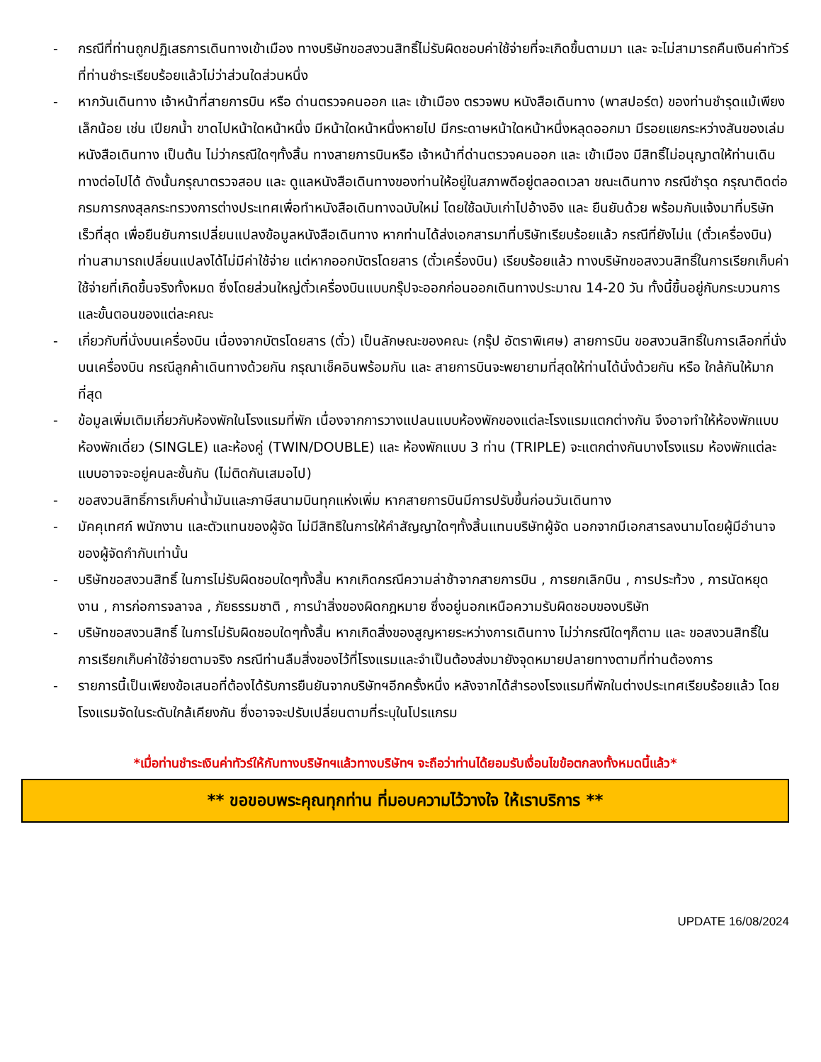- กรณีที่ท่านถูกปฏิเสธการเดินทางเข้าเมือง ทางบริษัทขอสงวนสิทธิ์ไม่รับผิดชอบค่าใช้จ่ายที่จะเกิดขึ้นตามมา และ จะไม่สามารถคืนเงินค่าทัวร์ที่ท่านชำระเรียบร้อยแล้วไม่ว่าส่วนใดส่วนหนึ่ง
- หากวันเดินทาง เจ้าหน้าที่สายการบิน หรือ ด่านตรวจคนออก และ เข้าเมือง ตรวจพบ หนังสือเดินทาง (พาสปอร์ต) ของท่านชำรุดแม้เพียงเล็กน้อย เช่น เปียกน้ำ ขาดไปหน้าใดหน้าหนึ่ง มีหน้าใดหน้าหนึ่งหายไป มีกระดาษหน้าใดหน้าหนึ่งหลุดออกมา มีรอยแยกระหว่างสันของเล่มหนังสือเดินทาง เป็นต้น ไม่ว่ากรณีใดๆทั้งสิ้น ทางสายการบินหรือ เจ้าหน้าที่ด่านตรวจคนออก และ เข้าเมือง มีสิทธิ์ไม่อนุญาตให้ท่านเดินทางต่อไปได้ ดังนั้นกรุณาตรวจสอบ และ ดูแลหนังสือเดินทางของท่านให้อยู่ในสภาพดีอยู่ตลอดเวลา ขณะเดินทาง กรณีชำรุด กรุณาติดต่อกรมการกงสุลกระทรวงการต่างประเทศเพื่อทำหนังสือเดินทางฉบับใหม่ โดยใช้ฉบับเก่าไปอ้างอิง และ ยืนยันด้วย พร้อมกับแจ้งมาที่บริษัทเร็วที่สุด เพื่อยืนยันการเปลี่ยนแปลงข้อมูลหนังสือเดินทาง หากท่านได้ส่งเอกสารมาที่บริษัทเรียบร้อยแล้ว กรณีที่ยังไม่แ (ตั๋วเครื่องบิน) ท่านสามารถเปลี่ยนแปลงได้ไม่มีค่าใช้จ่าย แต่หากออกบัตรโดยสาร (ตั๋วเครื่องบิน) เรียบร้อยแล้ว ทางบริษัทขอสงวนสิทธิ์ในการเรียกเก็บค่าใช้จ่ายที่เกิดขึ้นจริงทั้งหมด ซึ่งโดยส่วนใหญ่ตั๋วเครื่องบินแบบกรุ๊ปจะออกก่อนออกเดินทางประมาณ 14-20 วัน ทั้งนี้ขึ้นอยู่กับกระบวนการและขั้นตอนของแต่ละคณะ
- เกี่ยวกับที่นั่งบนเครื่องบิน เนื่องจากบัตรโดยสาร (ตั๋ว) เป็นลักษณะของคณะ (กรุ๊ป อัตราพิเศษ) สายการบิน ขอสงวนสิทธิ์ในการเลือกที่นั่งบนเครื่องบิน กรณีลูกค้าเดินทางด้วยกัน กรุณาเช็คอินพร้อมกัน และ สายการบินจะพยายามที่สุดให้ท่านได้นั่งด้วยกัน หรือ ใกล้กันให้มากที่สุด
- ข้อมูลเพิ่มเติมเกี่ยวกับห้องพักในโรงแรมที่พัก เนื่องจากการวางแปลนแบบห้องพักของแต่ละโรงแรมแตกต่างกัน จึงอาจทำให้ห้องพักแบบห้องพักเดี่ยว (SINGLE) และห้องคู่ (TWIN/DOUBLE) และ ห้องพักแบบ 3 ท่าน (TRIPLE) จะแตกต่างกันบางโรงแรม ห้องพักแต่ละแบบอาจจะอยู่คนละชั้นกัน (ไม่ติดกันเสมอไป)
- ขอสงวนสิทธิ์การเก็บค่าน้ำมันและภาษีสนามบินทุกแห่งเพิ่ม หากสายการบินมีการปรับขึ้นก่อนวันเดินทาง
- มัคคุเทศก์ พนักงาน และตัวแทนของผู้จัด ไม่มีสิทธิในการให้คำสัญญาใดๆทั้งสิ้นแทนบริษัทผู้จัด นอกจากมีเอกสารลงนามโดยผู้มีอำนาจของผู้จัดกำกับเท่านั้น
- บริษัทขอสงวนสิทธิ์ ในการไม่รับผิดชอบใดๆทั้งสิ้น หากเกิดกรณีความล่าช้าจากสายการบิน , การยกเลิกบิน , การประท้วง , การนัดหยุดงาน , การก่อการจลาจล , ภัยธรรมชาติ , การนำสิ่งของผิดกฎหมาย ซึ่งอยู่นอกเหนือความรับผิดชอบของบริษัท
- บริษัทขอสงวนสิทธิ์ ในการไม่รับผิดชอบใดๆทั้งสิ้น หากเกิดสิ่งของสูญหายระหว่างการเดินทาง ไม่ว่ากรณีใดๆก็ตาม และ ขอสงวนสิทธิ์ในการเรียกเก็บค่าใช้จ่ายตามจริง กรณีท่านลืมสิ่งของไว้ที่โรงแรมและจำเป็นต้องส่งมายังจุดหมายปลายทางตามที่ท่านต้องการ
- รายการนี้เป็นเพียงข้อเสนอที่ต้องได้รับการยืนยันจากบริษัทฯอีกครั้งหนึ่ง หลังจากได้สำรองโรงแรมที่พักในต่างประเทศเรียบร้อยแล้ว โดยโรงแรมจัดในระดับใกล้เคียงกัน ซึ่งอาจจะปรับเปลี่ยนตามที่ระบุในโปรแกรม
*เมื่อท่านชำระเงินค่าทัวร์ให้กับทางบริษัทฯแล้วทางบริษัทฯ จะถือว่าท่านได้ยอมรับเงื่อนไขข้อตกลงทั้งหมดนี้แล้ว*
** ขอขอบพระคุณทุกท่าน ที่มอบความไว้วางใจ ให้เราบริการ **
UPDATE 16/08/2024